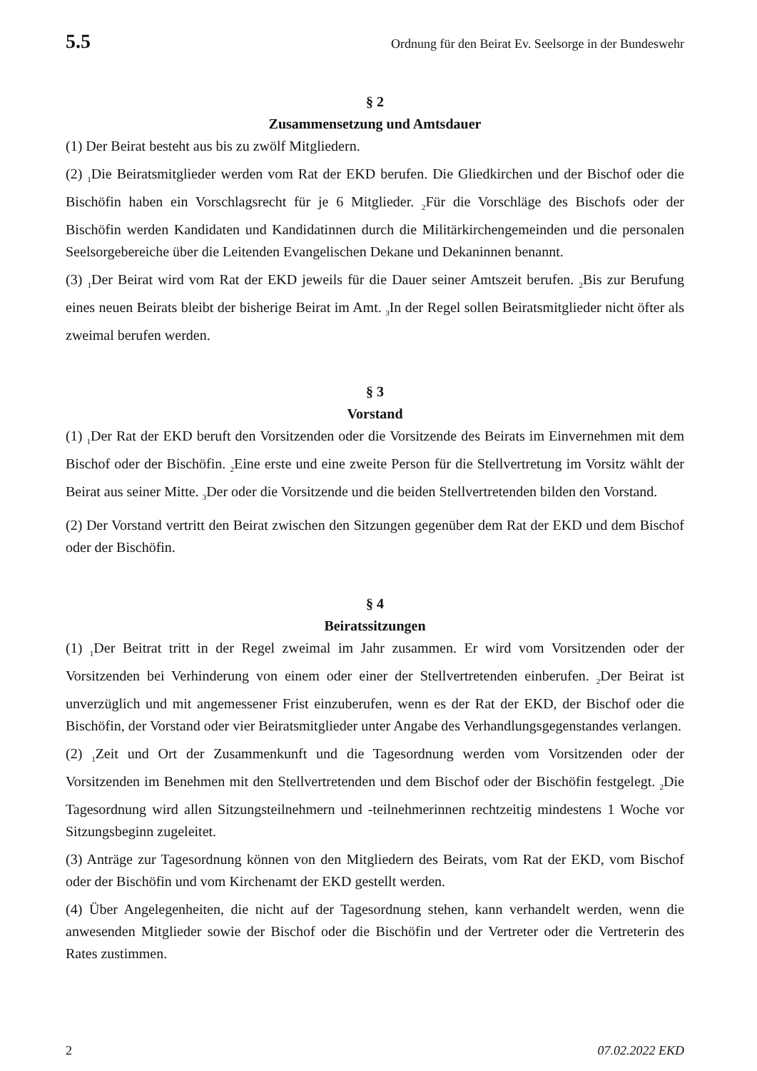5.5 Ordnung für den Beirat Ev. Seelsorge in der Bundeswehr
§ 2
Zusammensetzung und Amtsdauer
(1) Der Beirat besteht aus bis zu zwölf Mitgliedern.
(2) <sub>1</sub>Die Beiratsmitglieder werden vom Rat der EKD berufen. Die Gliedkirchen und der Bischof oder die Bischöfin haben ein Vorschlagsrecht für je 6 Mitglieder. <sub>2</sub>Für die Vorschläge des Bischofs oder der Bischöfin werden Kandidaten und Kandidatinnen durch die Militärkirchengemeinden und die personalen Seelsorgebereiche über die Leitenden Evangelischen Dekane und Dekaninnen benannt.
(3) <sub>1</sub>Der Beirat wird vom Rat der EKD jeweils für die Dauer seiner Amtszeit berufen. <sub>2</sub>Bis zur Berufung eines neuen Beirats bleibt der bisherige Beirat im Amt. <sub>3</sub>In der Regel sollen Beiratsmitglieder nicht öfter als zweimal berufen werden.
§ 3
Vorstand
(1) <sub>1</sub>Der Rat der EKD beruft den Vorsitzenden oder die Vorsitzende des Beirats im Einvernehmen mit dem Bischof oder der Bischöfin. <sub>2</sub>Eine erste und eine zweite Person für die Stellvertretung im Vorsitz wählt der Beirat aus seiner Mitte. <sub>3</sub>Der oder die Vorsitzende und die beiden Stellvertretenden bilden den Vorstand.
(2) Der Vorstand vertritt den Beirat zwischen den Sitzungen gegenüber dem Rat der EKD und dem Bischof oder der Bischöfin.
§ 4
Beiratssitzungen
(1) <sub>1</sub>Der Beitrat tritt in der Regel zweimal im Jahr zusammen. Er wird vom Vorsitzenden oder der Vorsitzenden bei Verhinderung von einem oder einer der Stellvertretenden einberufen. <sub>2</sub>Der Beirat ist unverzüglich und mit angemessener Frist einzuberufen, wenn es der Rat der EKD, der Bischof oder die Bischöfin, der Vorstand oder vier Beiratsmitglieder unter Angabe des Verhandlungsgegenstandes verlangen.
(2) <sub>1</sub>Zeit und Ort der Zusammenkunft und die Tagesordnung werden vom Vorsitzenden oder der Vorsitzenden im Benehmen mit den Stellvertretenden und dem Bischof oder der Bischöfin festgelegt. <sub>2</sub>Die Tagesordnung wird allen Sitzungsteilnehmern und -teilnehmerinnen rechtzeitig mindestens 1 Woche vor Sitzungsbeginn zugeleitet.
(3) Anträge zur Tagesordnung können von den Mitgliedern des Beirats, vom Rat der EKD, vom Bischof oder der Bischöfin und vom Kirchenamt der EKD gestellt werden.
(4) Über Angelegenheiten, die nicht auf der Tagesordnung stehen, kann verhandelt werden, wenn die anwesenden Mitglieder sowie der Bischof oder die Bischöfin und der Vertreter oder die Vertreterin des Rates zustimmen.
2 07.02.2022 EKD